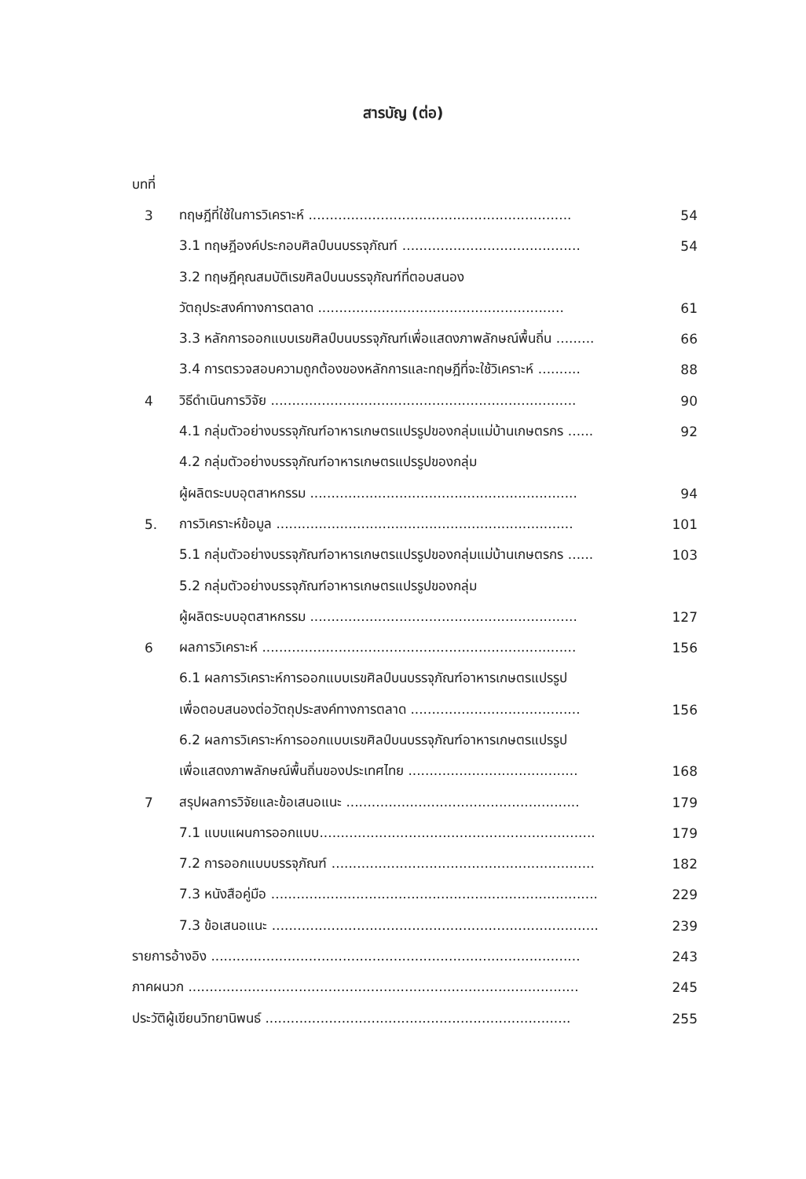สารบัญ (ต่อ)
บทที่
3 ทฤษฎีที่ใช้ในการวิเคราะห์ .............................................................. 54
3.1 ทฤษฎีองค์ประกอบศิลป์บนบรรจุภัณฑ์ .......................................... 54
3.2 ทฤษฎีคุณสมบัติเรขศิลป์บนบรรจุภัณฑ์ที่ตอบสนอง
วัตถุประสงค์ทางการตลาด .......................................................... 61
3.3 หลักการออกแบบเรขศิลป์บนบรรจุภัณฑ์เพื่อแสดงภาพลักษณ์พื้นถิ่น ......... 66
3.4 การตรวจสอบความถูกต้องของหลักการและทฤษฎีที่จะใช้วิเคราะห์ .......... 88
4 วิธีดำเนินการวิจัย ........................................................................ 90
4.1 กลุ่มตัวอย่างบรรจุภัณฑ์อาหารเกษตรแปรรูปของกลุ่มแม่บ้านเกษตรกร ...... 92
4.2 กลุ่มตัวอย่างบรรจุภัณฑ์อาหารเกษตรแปรรูปของกลุ่ม
ผู้ผลิตระบบอุตสาหกรรม ............................................................... 94
5. การวิเคราะห์ข้อมูล ...................................................................... 101
5.1 กลุ่มตัวอย่างบรรจุภัณฑ์อาหารเกษตรแปรรูปของกลุ่มแม่บ้านเกษตรกร ...... 103
5.2 กลุ่มตัวอย่างบรรจุภัณฑ์อาหารเกษตรแปรรูปของกลุ่ม
ผู้ผลิตระบบอุตสาหกรรม ............................................................... 127
6 ผลการวิเคราะห์ .......................................................................... 156
6.1 ผลการวิเคราะห์การออกแบบเรขศิลป์บนบรรจุภัณฑ์อาหารเกษตรแปรรูป
เพื่อตอบสนองต่อวัตถุประสงค์ทางการตลาด ........................................ 156
6.2 ผลการวิเคราะห์การออกแบบเรขศิลป์บนบรรจุภัณฑ์อาหารเกษตรแปรรูป
เพื่อแสดงภาพลักษณ์พื้นถิ่นของประเทศไทย ........................................ 168
7 สรุปผลการวิจัยและข้อเสนอแนะ ....................................................... 179
7.1 แบบแผนการออกแบบ................................................................. 179
7.2 การออกแบบบรรจุภัณฑ์ .............................................................. 182
7.3 หนังสือคู่มือ ............................................................................. 229
7.3 ข้อเสนอแนะ ............................................................................. 239
รายการอ้างอิง ....................................................................................... 243
ภาคผนวก ............................................................................................ 245
ประวัติผู้เขียนวิทยานิพนธ์ ........................................................................ 255